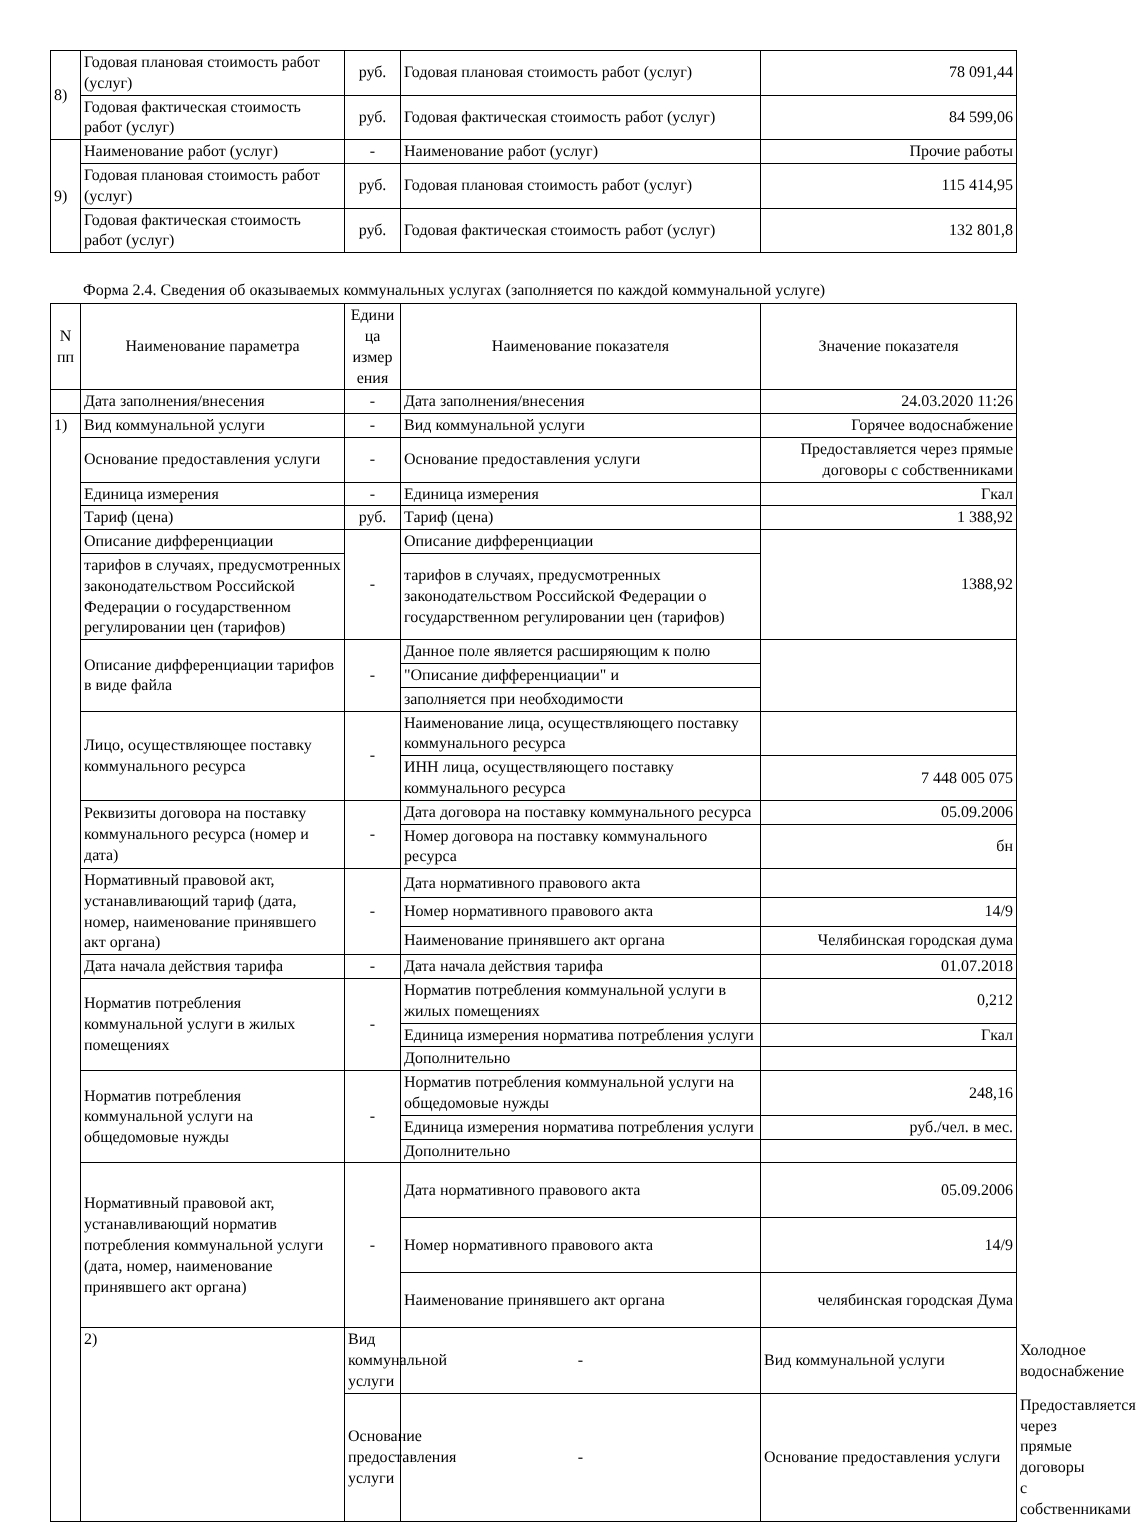| 8) | Годовая плановая стоимость работ (услуг) | руб. | Годовая плановая стоимость работ (услуг) | 78 091,44 |
| | Годовая фактическая стоимость работ (услуг) | руб. | Годовая фактическая стоимость работ (услуг) | 84 599,06 |
| 9) | Наименование работ (услуг) | - | Наименование работ (услуг) | Прочие работы |
| | Годовая плановая стоимость работ (услуг) | руб. | Годовая плановая стоимость работ (услуг) | 115 414,95 |
| | Годовая фактическая стоимость работ (услуг) | руб. | Годовая фактическая стоимость работ (услуг) | 132 801,8 |
Форма 2.4. Сведения об оказываемых коммунальных услугах (заполняется по каждой коммунальной услуге)
| N пп | Наименование параметра | Едини ца измер ения | Наименование показателя | Значение показателя | |
| --- | --- | --- | --- | --- | --- |
| | Дата заполнения/внесения | - | Дата заполнения/внесения | 24.03.2020 11:26 | |
| 1) | Вид коммунальной услуги | - | Вид коммунальной услуги | Горячее водоснабжение | |
| | Основание предоставления услуги | - | Основание предоставления услуги | Предоставляется через прямые договоры с собственниками | |
| | Единица измерения | - | Единица измерения | Гкал | |
| | Тариф (цена) | руб. | Тариф (цена) | 1 388,92 | |
| | Описание дифференциации | - | Описание дифференциации | 1388,92 | |
| | тарифов в случаях, предусмотренных законодательством Российской Федерации о государственном регулировании цен (тарифов) | | тарифов в случаях, предусмотренных законодательством Российской Федерации о государственном регулировании цен (тарифов) | | |
| | Описание дифференциации тарифов в виде файла | - | Данное поле является расширяющим к полю | | |
| | | | "Описание дифференциации" и | | |
| | | | заполняется при необходимости | | |
| | Лицо, осуществляющее поставку коммунального ресурса | - | Наименование лица, осуществляющего поставку коммунального ресурса | | |
| | | | ИНН лица, осуществляющего поставку коммунального ресурса | 7 448 005 075 | |
| | Реквизиты договора на поставку коммунального ресурса (номер и дата) | - | Дата договора на поставку коммунального ресурса | 05.09.2006 | |
| | | | Номер договора на поставку коммунального ресурса | бн | |
| | Нормативный правовой акт, устанавливающий тариф (дата, номер, наименование принявшего акт органа) | - | Дата нормативного правового акта | | |
| | | | Номер нормативного правового акта | 14/9 | |
| | | | Наименование принявшего акт органа | Челябинская городская дума | |
| | Дата начала действия тарифа | - | Дата начала действия тарифа | 01.07.2018 | |
| | Норматив потребления коммунальной услуги в жилых помещениях | - | Норматив потребления коммунальной услуги в жилых помещениях | 0,212 | |
| | | | Единица измерения норматива потребления услуги | Гкал | |
| | | | Дополнительно | | |
| | Норматив потребления коммунальной услуги на общедомовые нужды | - | Норматив потребления коммунальной услуги на общедомовые нужды | 248,16 | |
| | | | Единица измерения норматива потребления услуги | руб./чел. в мес. | |
| | | | Дополнительно | | |
| | Нормативный правовой акт, устанавливающий норматив потребления коммунальной услуги (дата, номер, наименование принявшего акт органа) | - | Дата нормативного правового акта | 05.09.2006 | |
| | | | Номер нормативного правового акта | 14/9 | |
| | | | Наименование принявшего акт органа | челябинская городская Дума | |
| | 2) | Вид коммунальной услуги | - | Вид коммунальной услуги | Холодное водоснабжение |
| | | Основание предоставления услуги | - | Основание предоставления услуги | Предоставляется через прямые договоры с собственниками |